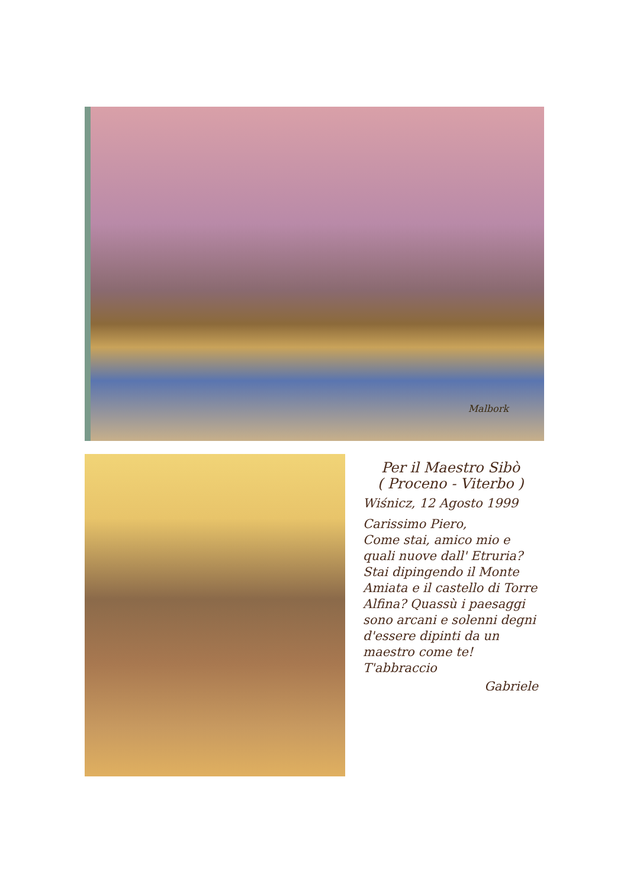Malbork
Per il Maestro Sibò
( Proceno - Viterbo )
Wiśnicz, 12 Agosto 1999
Carissimo Piero,
Come stai, amico mio e quali nuove dall' Etruria? Stai dipingendo il Monte Amiata e il castello di Torre Alfina? Quassù i paesaggi sono arcani e solenni degni d'essere dipinti da un maestro come te! T'abbraccio
Gabriele